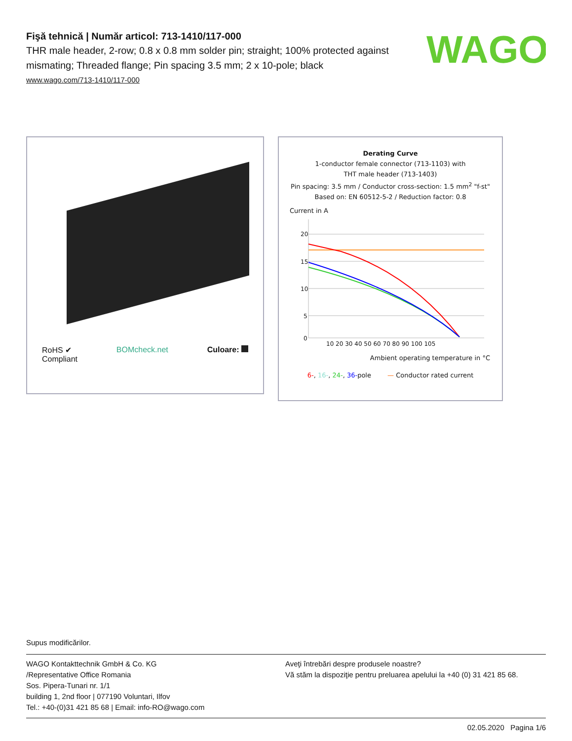WAGO
Fişă tehnică | Număr articol: 713-1410/117-000
THR male header, 2-row; 0.8 x 0.8 mm solder pin; straight; 100% protected against mismating; Threaded flange; Pin spacing 3.5 mm; 2 x 10-pole; black
www.wago.com/713-1410/117-000
RoHS ✔
Compliant BOMcheck.net Culoare:
Derating Curve
1-conductor female connector (713-1103) with
THT male header (713-1403)
Pin spacing: 3.5 mm / Conductor cross-section: 1.5 mm<sup>2</sup> "f-st"
Based on: EN 60512-5-2 / Reduction factor: 0.8
Current in A
20
15
10
5
0
10 20 30 40 50 60 70 80 90 100 105
Ambient operating temperature in °C
6-, 16-, 24-, 36-pole — Conductor rated current
Supus modificărilor.
WAGO Kontakttechnik GmbH & Co. KG
/Representative Office Romania
Sos. Pipera-Tunari nr. 1/1
building 1, 2nd floor | 077190 Voluntari, Ilfov
Tel.: +40-(0)31 421 85 68 | Email: info-RO@wago.com
Aveţi întrebări despre produsele noastre?
Vă stăm la dispoziţie pentru preluarea apelului la +40 (0) 31 421 85 68.
02.05.2020 Pagina 1/6